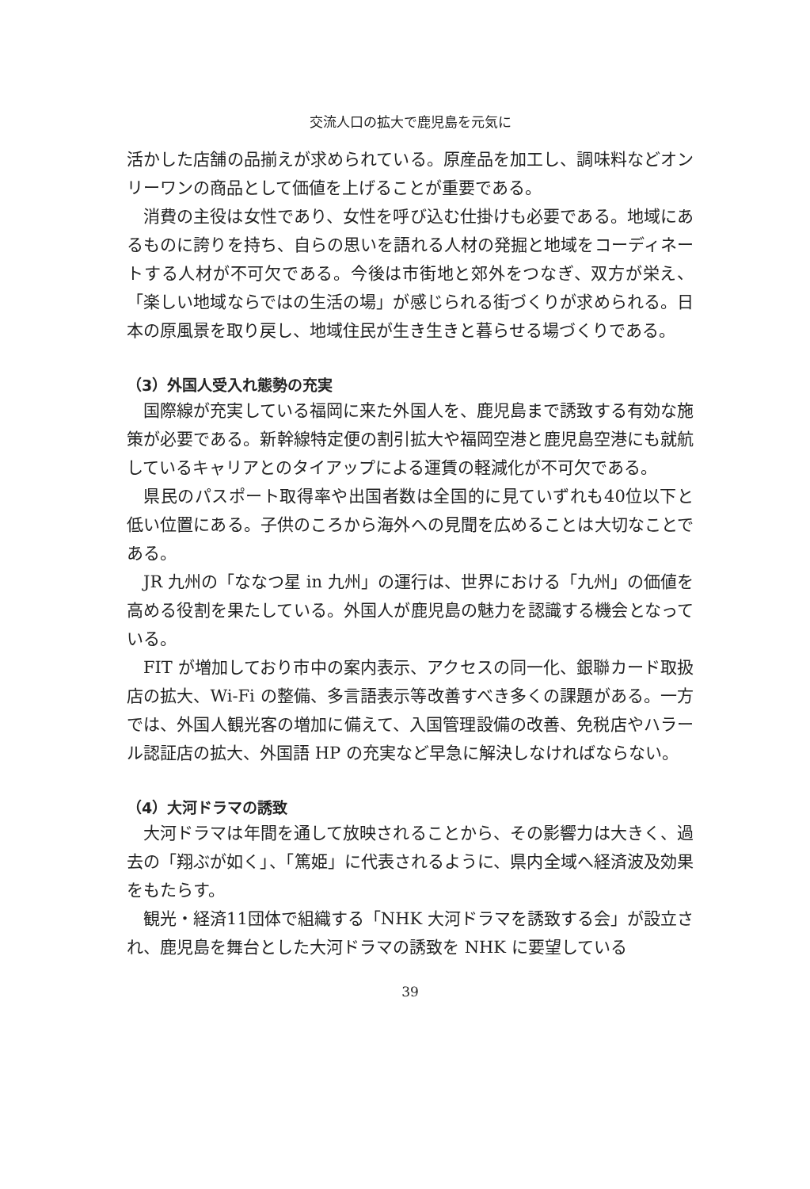交流人口の拡大で鹿児島を元気に
活かした店舗の品揃えが求められている。原産品を加工し、調味料などオンリーワンの商品として価値を上げることが重要である。
消費の主役は女性であり、女性を呼び込む仕掛けも必要である。地域にあるものに誇りを持ち、自らの思いを語れる人材の発掘と地域をコーディネートする人材が不可欠である。今後は市街地と郊外をつなぎ、双方が栄え、「楽しい地域ならではの生活の場」が感じられる街づくりが求められる。日本の原風景を取り戻し、地域住民が生き生きと暮らせる場づくりである。
（3）外国人受入れ態勢の充実
国際線が充実している福岡に来た外国人を、鹿児島まで誘致する有効な施策が必要である。新幹線特定便の割引拡大や福岡空港と鹿児島空港にも就航しているキャリアとのタイアップによる運賃の軽減化が不可欠である。
県民のパスポート取得率や出国者数は全国的に見ていずれも40位以下と低い位置にある。子供のころから海外への見聞を広めることは大切なことである。
JR 九州の「ななつ星 in 九州」の運行は、世界における「九州」の価値を高める役割を果たしている。外国人が鹿児島の魅力を認識する機会となっている。
FIT が増加しており市中の案内表示、アクセスの同一化、銀聯カード取扱店の拡大、Wi-Fi の整備、多言語表示等改善すべき多くの課題がある。一方では、外国人観光客の増加に備えて、入国管理設備の改善、免税店やハラール認証店の拡大、外国語 HP の充実など早急に解決しなければならない。
（4）大河ドラマの誘致
大河ドラマは年間を通して放映されることから、その影響力は大きく、過去の「翔ぶが如く」、「篤姫」に代表されるように、県内全域へ経済波及効果をもたらす。
観光・経済11団体で組織する「NHK 大河ドラマを誘致する会」が設立され、鹿児島を舞台とした大河ドラマの誘致を NHK に要望している
39